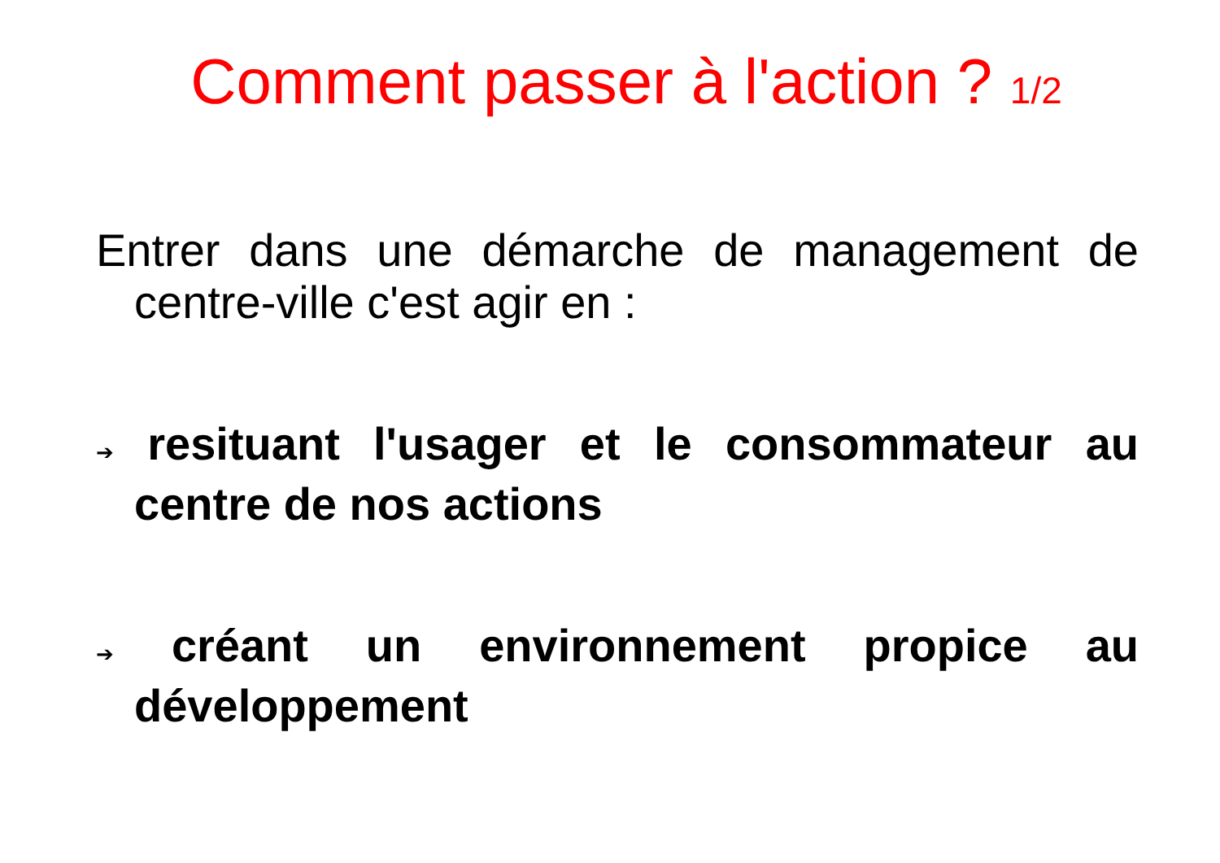Comment passer à l'action ? 1/2
Entrer dans une démarche de management de centre-ville c'est agir en :
➔ resituant l'usager et le consommateur au centre de nos actions
➔ créant un environnement propice au développement